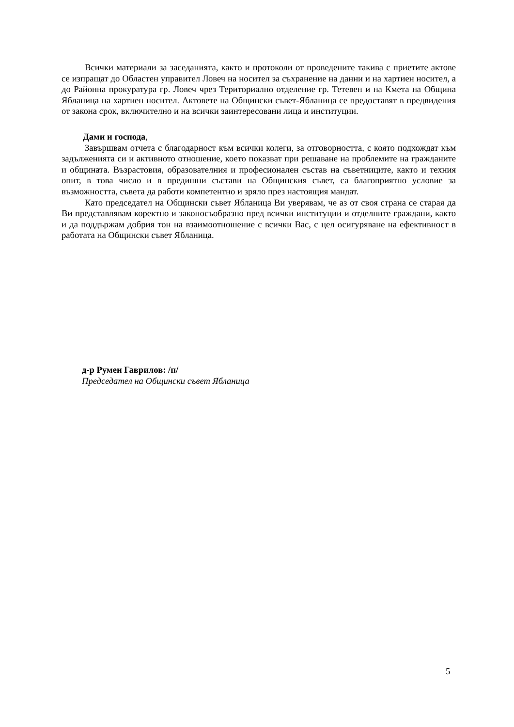Всички материали за заседанията, както и протоколи от проведените такива с приетите актове се изпращат до Областен управител Ловеч на носител за съхранение на данни и на хартиен носител, а до Районна прокуратура гр. Ловеч чрез Териториално отделение гр. Тетевен и на Кмета на Община Ябланица на хартиен носител. Актовете на Общински съвет-Ябланица се предоставят в предвидения от закона срок, включително и на всички заинтересовани лица и институции.
Дами и господа,
Завършвам отчета с благодарност към всички колеги, за отговорността, с която подхождат към задълженията си и активното отношение, което показват при решаване на проблемите на гражданите и общината. Възрастовия, образователния и професионален състав на съветниците, както и техния опит, в това число и в предишни състави на Общинския съвет, са благоприятно условие за възможността, съвета да работи компетентно и зряло през настоящия мандат.
Като председател на Общински съвет Ябланица Ви уверявам, че аз от своя страна се старая да Ви представлявам коректно и законосъобразно пред всички институции и отделните граждани, както и да поддържам добрия тон на взаимоотношение с всички Вас, с цел осигуряване на ефективност в работата на Общински съвет Ябланица.
д-р Румен Гаврилов: /п/
Председател на Общински съвет Ябланица
5